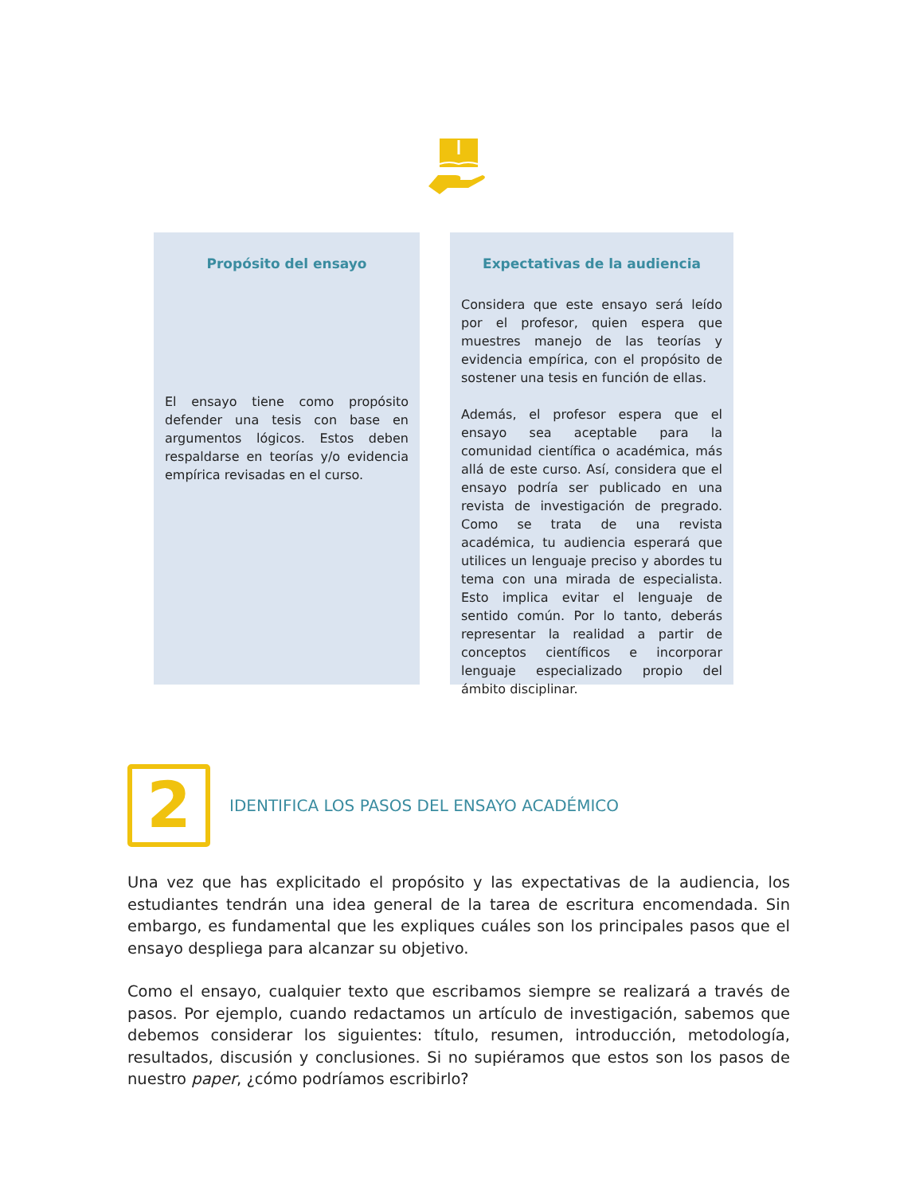Propósito del ensayo
El ensayo tiene como propósito defender una tesis con base en argumentos lógicos. Estos deben respaldarse en teorías y/o evidencia empírica revisadas en el curso.
Expectativas de la audiencia
Considera que este ensayo será leído por el profesor, quien espera que muestres manejo de las teorías y evidencia empírica, con el propósito de sostener una tesis en función de ellas.
Además, el profesor espera que el ensayo sea aceptable para la comunidad científica o académica, más allá de este curso. Así, considera que el ensayo podría ser publicado en una revista de investigación de pregrado. Como se trata de una revista académica, tu audiencia esperará que utilices un lenguaje preciso y abordes tu tema con una mirada de especialista. Esto implica evitar el lenguaje de sentido común. Por lo tanto, deberás representar la realidad a partir de conceptos científicos e incorporar lenguaje especializado propio del ámbito disciplinar.
2
IDENTIFICA LOS PASOS DEL ENSAYO ACADÉMICO
Una vez que has explicitado el propósito y las expectativas de la audiencia, los estudiantes tendrán una idea general de la tarea de escritura encomendada. Sin embargo, es fundamental que les expliques cuáles son los principales pasos que el ensayo despliega para alcanzar su objetivo.
Como el ensayo, cualquier texto que escribamos siempre se realizará a través de pasos. Por ejemplo, cuando redactamos un artículo de investigación, sabemos que debemos considerar los siguientes: título, resumen, introducción, metodología, resultados, discusión y conclusiones. Si no supiéramos que estos son los pasos de nuestro paper, ¿cómo podríamos escribirlo?